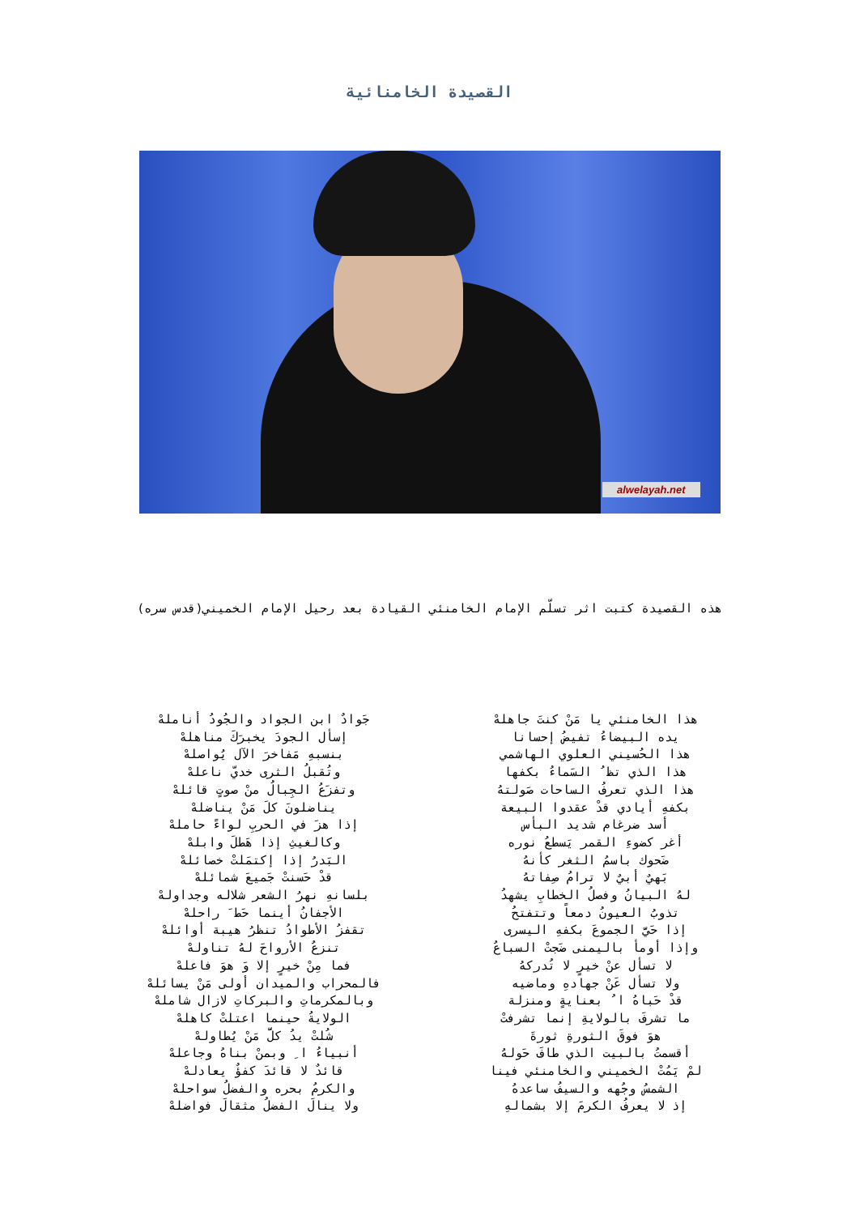القصيدة الخامنائية
alwelayah.net
هذه القصيدة كتبت اثر تسلّم الإمام الخامنئي القيادة بعد رحيل الإمام الخميني(قدس سره)
هذا الخامنئي يا مَنْ كنتَ جاهلهْ
يده البيضاءُ تفيضُ إحسانا
هذا الحُسيني العلوي الهاشمي
هذا الذي تظ ُ السَماءُ بكفها
هذا الذي تعرفُ الساحات صَولتهُ
بكفهِ أيادي قدْ عقدوا البيعة
أسد ضرغام شديد البأس
أغر كضوءِ القمر يَسطعُ نوره
ضَحوك باسمُ الثغر كأنهُ
بَهيٌ أبيٌ لا ترامُ صِفاتهُ
لهُ البيانُ وفصلُ الخطابِ يشهدُ
تذوبُ العيونُ دمعاً وتتفتحُ
إذا حَيَّ الجموعَ بكفهِ اليسرى
وإذا أومأ باليمنى ضَجتْ السباعُ
لا تسأل عنْ خيرٍ لا تُدركهُ
ولا تسأل عَنْ جهادهِ وماضيه
قدْ حَباهُ ا ُ بعنايةٍ ومنزلة
ما تشرفَ بالولايةِ إنما تشرفتْ
هوَ فوقَ الثورةِ ثورةَ
أقسمتُ بالبيت الذي طافَ حَولهُ
لمْ يَمُتْ الخميني والخامنئي فينا
الشمسُ وجُهه والسيفُ ساعدهُ
إذ لا يعرفُ الكرمَ إلا بشمالهِ
جَوادٌ ابن الجواد والجُودُ أناملهْ
إسأل الجودَ يخبرَكَ مناهلهْ
بنسبهِ مَفاخرَ الآل يُواصلهْ
وتُقبلُ الثرى خديّ ناعلهْ
وتفزَعُ الجِبالُ منْ صوتٍ قائلهْ
يناضلونَ كلَ مَنْ يناضلهْ
إذا هزَ في الحربِ لواءً حاملهْ
وكالغيثِ إذا هَطلَ وابلهْ
البَدرُ إذا إكتمَلتْ خصائلهْ
قدْ حَسنتْ جَميعَ شمائلهْ
بلسانهِ نهرُ الشعر شلاله وجداولهْ
الأجفانُ أينما حَط َ راحلهْ
تقفزُ الأطوادُ تنظرُ هيبة أوائلهْ
تنزعُ الأرواحَ لهُ تناولهْ
فما مِنْ خيرٍ إلا وَ هوَ فاعلهْ
فالمحراب والميدان أولى مَنْ يسائلهْ
وبالمكرماتِ والبركاتِ لازال شاملهْ
الولايةُ حينما اعتلتْ كاهلهْ
شُلتْ يدُ كلَّ مَنْ يُطاولهْ
أنبياءُ ا ِ وبمنْ بناهُ وجاعلهْ
قائدٌ لا قائدَ كفؤٌ يعادلهْ
والكرمُ بحره والفضلُ سواحلهْ
ولا ينالَ الفضلُ مثقالَ فواضلهْ